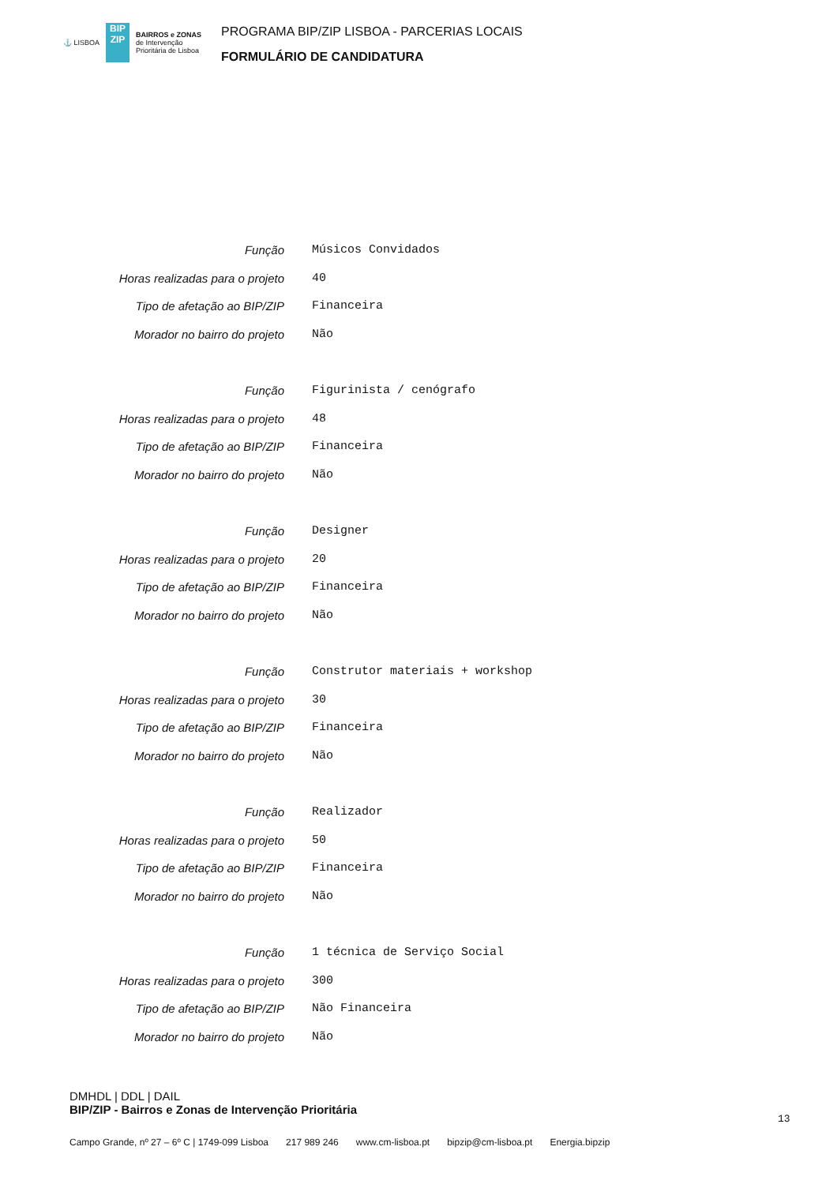⚓ LISBOA
BIP ZIP
BAIRROS e ZONAS
de Intervenção
Prioritária de Lisboa
PROGRAMA BIP/ZIP LISBOA - PARCERIAS LOCAIS
FORMULÁRIO DE CANDIDATURA
| Função | Músicos Convidados |
| Horas realizadas para o projeto | 40 |
| Tipo de afetação ao BIP/ZIP | Financeira |
| Morador no bairro do projeto | Não |
| Função | Figurinista / cenógrafo |
| Horas realizadas para o projeto | 48 |
| Tipo de afetação ao BIP/ZIP | Financeira |
| Morador no bairro do projeto | Não |
| Função | Designer |
| Horas realizadas para o projeto | 20 |
| Tipo de afetação ao BIP/ZIP | Financeira |
| Morador no bairro do projeto | Não |
| Função | Construtor materiais + workshop |
| Horas realizadas para o projeto | 30 |
| Tipo de afetação ao BIP/ZIP | Financeira |
| Morador no bairro do projeto | Não |
| Função | Realizador |
| Horas realizadas para o projeto | 50 |
| Tipo de afetação ao BIP/ZIP | Financeira |
| Morador no bairro do projeto | Não |
| Função | 1 técnica de Serviço Social |
| Horas realizadas para o projeto | 300 |
| Tipo de afetação ao BIP/ZIP | Não Financeira |
| Morador no bairro do projeto | Não |
DMHDL | DDL | DAIL
BIP/ZIP - Bairros e Zonas de Intervenção Prioritária
13
Campo Grande, nº 27 – 6º C | 1749-099 Lisboa 217 989 246 www.cm-lisboa.pt bipzip@cm-lisboa.pt Energia.bipzip